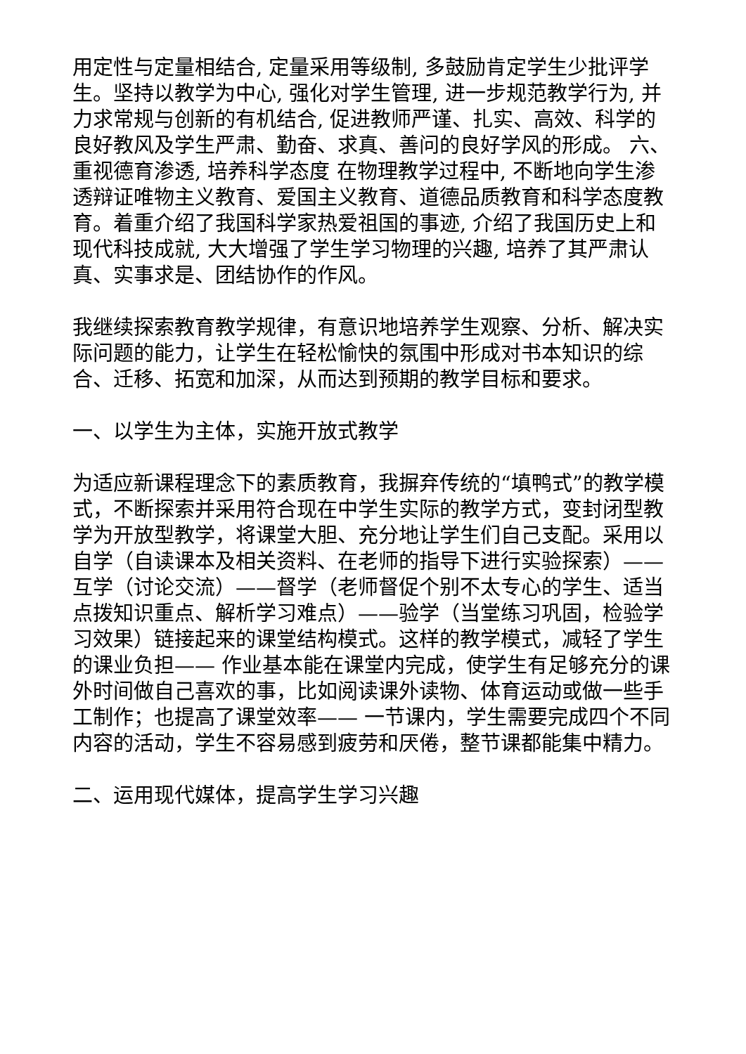用定性与定量相结合, 定量采用等级制, 多鼓励肯定学生少批评学生。坚持以教学为中心, 强化对学生管理, 进一步规范教学行为, 并力求常规与创新的有机结合, 促进教师严谨、扎实、高效、科学的良好教风及学生严肃、勤奋、求真、善问的良好学风的形成。 六、重视德育渗透, 培养科学态度 在物理教学过程中, 不断地向学生渗透辩证唯物主义教育、爱国主义教育、道德品质教育和科学态度教育。着重介绍了我国科学家热爱祖国的事迹, 介绍了我国历史上和现代科技成就, 大大增强了学生学习物理的兴趣, 培养了其严肃认真、实事求是、团结协作的作风。
我继续探索教育教学规律，有意识地培养学生观察、分析、解决实际问题的能力，让学生在轻松愉快的氛围中形成对书本知识的综合、迁移、拓宽和加深，从而达到预期的教学目标和要求。
一、以学生为主体，实施开放式教学
为适应新课程理念下的素质教育，我摒弃传统的“填鸭式”的教学模式，不断探索并采用符合现在中学生实际的教学方式，变封闭型教学为开放型教学，将课堂大胆、充分地让学生们自己支配。采用以自学（自读课本及相关资料、在老师的指导下进行实验探索）——互学（讨论交流）——督学（老师督促个别不太专心的学生、适当点拨知识重点、解析学习难点）——验学（当堂练习巩固，检验学习效果）链接起来的课堂结构模式。这样的教学模式，减轻了学生的课业负担—— 作业基本能在课堂内完成，使学生有足够充分的课外时间做自己喜欢的事，比如阅读课外读物、体育运动或做一些手工制作；也提高了课堂效率—— 一节课内，学生需要完成四个不同内容的活动，学生不容易感到疲劳和厌倦，整节课都能集中精力。
二、运用现代媒体，提高学生学习兴趣